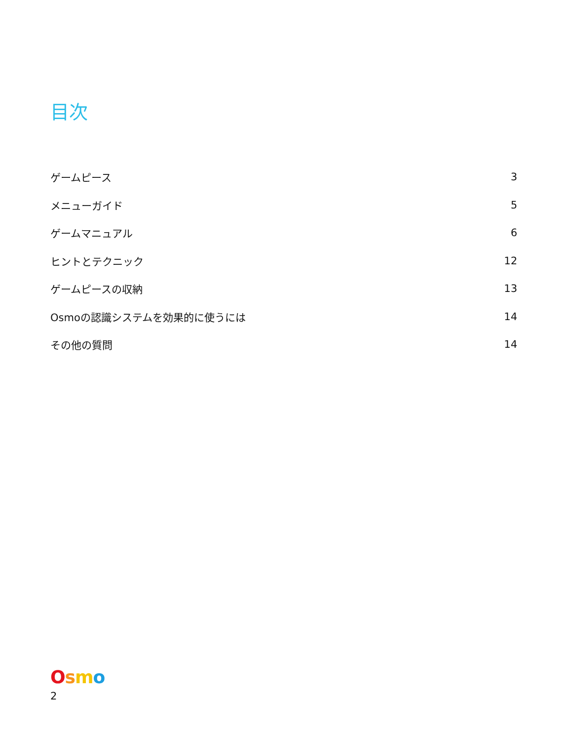目次
| ゲームピース | 3 |
| メニューガイド | 5 |
| ゲームマニュアル | 6 |
| ヒントとテクニック | 12 |
| ゲームピースの収納 | 13 |
| Osmoの認識システムを効果的に使うには | 14 |
| その他の質問 | 14 |
Osmo
2